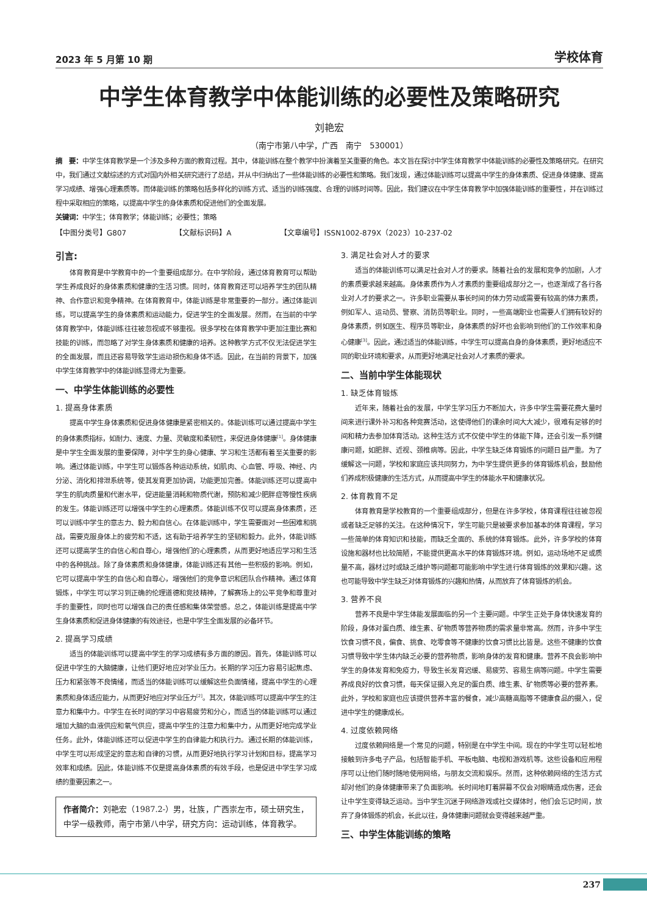2023 年 5 月第 10 期 学校体育
中学生体育教学中体能训练的必要性及策略研究
刘艳宏
（南宁市第八中学，广西　南宁　530001）
摘　要：中学生体育教学是一个涉及多种方面的教育过程。其中，体能训练在整个教学中扮演着至关重要的角色。本文旨在探讨中学生体育教学中体能训练的必要性及策略研究。在研究中，我们通过文献综述的方式对国内外相关研究进行了总结，并从中归纳出了一些体能训练的必要性和策略。我们发现，通过体能训练可以提高中学生的身体素质、促进身体健康、提高学习成绩、增强心理素质等。而体能训练的策略包括多样化的训练方式、适当的训练强度、合理的训练时间等。因此，我们建议在中学生体育教学中加强体能训练的重要性，并在训练过程中采取相应的策略，以提高中学生的身体素质和促进他们的全面发展。
关键词：中学生；体育教学；体能训练；必要性；策略
【中图分类号】G807 【文献标识码】A 【文章编号】ISSN1002-879X（2023）10-237-02
引言:
体育教育是中学教育中的一个重要组成部分。在中学阶段，通过体育教育可以帮助学生养成良好的身体素质和健康的生活习惯。同时，体育教育还可以培养学生的团队精神、合作意识和竞争精神。在体育教育中，体能训练是非常重要的一部分。通过体能训练，可以提高学生的身体素质和运动能力，促进学生的全面发展。然而，在当前的中学体育教学中，体能训练往往被忽视或不够重视。很多学校在体育教学中更加注重比赛和技能的训练，而忽略了对学生身体素质和健康的培养。这种教学方式不仅无法促进学生的全面发展，而且还容易导致学生运动损伤和身体不适。因此，在当前的背景下，加强中学生体育教学中的体能训练显得尤为重要。
一、中学生体能训练的必要性
1. 提高身体素质
提高中学生身体素质和促进身体健康是紧密相关的。体能训练可以通过提高中学生的身体素质指标，如耐力、速度、力量、灵敏度和柔韧性，来促进身体健康<sup>[1]</sup>。身体健康是中学生全面发展的重要保障，对中学生的身心健康、学习和生活都有着至关重要的影响。通过体能训练，中学生可以锻炼各种运动系统，如肌肉、心血管、呼吸、神经、内分泌、消化和排泄系统等，使其发育更加协调，功能更加完善。体能训练还可以提高中学生的肌肉质量和代谢水平，促进能量消耗和物质代谢，预防和减少肥胖症等慢性疾病的发生。体能训练还可以增强中学生的心理素质。体能训练不仅可以提高身体素质，还可以训练中学生的意志力、毅力和自信心。在体能训练中，学生需要面对一些困难和挑战，需要克服身体上的疲劳和不适，这有助于培养学生的坚韧和毅力。此外，体能训练还可以提高学生的自信心和自尊心，增强他们的心理素质，从而更好地适应学习和生活中的各种挑战。除了身体素质和身体健康，体能训练还有其他一些积极的影响。例如，它可以提高中学生的自信心和自尊心，增强他们的竞争意识和团队合作精神。通过体育锻炼，中学生可以学习到正确的伦理道德和竞技精神，了解赛场上的公平竞争和尊重对手的重要性，同时也可以增强自己的责任感和集体荣誉感。总之，体能训练是提高中学生身体素质和促进身体健康的有效途径，也是中学生全面发展的必备环节。
2. 提高学习成绩
适当的体能训练可以提高中学生的学习成绩有多方面的原因。首先，体能训练可以促进中学生的大脑健康，让他们更好地应对学业压力。长期的学习压力容易引起焦虑、压力和紧张等不良情绪，而适当的体能训练可以缓解这些负面情绪，提高中学生的心理素质和身体适应能力，从而更好地应对学业压力<sup>[2]</sup>。其次，体能训练可以提高中学生的注意力和集中力。中学生在长时间的学习中容易疲劳和分心，而适当的体能训练可以通过增加大脑的血液供应和氧气供应，提高中学生的注意力和集中力，从而更好地完成学业任务。此外，体能训练还可以促进中学生的自律能力和执行力。通过长期的体能训练，中学生可以形成坚定的意志和自律的习惯，从而更好地执行学习计划和目标，提高学习效率和成绩。因此，体能训练不仅是提高身体素质的有效手段，也是促进中学生学习成绩的重要因素之一。
作者简介：刘艳宏（1987.2-）男，壮族，广西崇左市，硕士研究生，中学一级教师，南宁市第八中学，研究方向：运动训练，体育教学。
3. 满足社会对人才的要求
适当的体能训练可以满足社会对人才的要求。随着社会的发展和竞争的加剧，人才的素质要求越来越高。身体素质作为人才素质的重要组成部分之一，也逐渐成了各行各业对人才的要求之一。许多职业需要从事长时间的体力劳动或需要有较高的体力素质，例如军人、运动员、警察、消防员等职业。同时，一些高端职业也需要人们拥有较好的身体素质，例如医生、程序员等职业，身体素质的好坏也会影响到他们的工作效率和身心健康<sup>[3]</sup>。因此，通过适当的体能训练，中学生可以提高自身的身体素质，更好地适应不同的职业环境和要求，从而更好地满足社会对人才素质的要求。
二、当前中学生体能现状
1. 缺乏体育锻炼
近年来，随着社会的发展，中学生学习压力不断加大，许多中学生需要花费大量时间来进行课外补习和各种竞赛活动，这使得他们的课余时间大大减少，很难有足够的时间和精力去参加体育活动。这种生活方式不仅使中学生的体能下降，还会引发一系列健康问题，如肥胖、近视、颈椎病等。因此，中学生缺乏体育锻炼的问题日益严重。为了缓解这一问题，学校和家庭应该共同努力，为中学生提供更多的体育锻炼机会，鼓励他们养成积极健康的生活方式，从而提高中学生的体能水平和健康状况。
2. 体育教育不足
体育教育是学校教育的一个重要组成部分，但是在许多学校，体育课程往往被忽视或者缺乏足够的关注。在这种情况下，学生可能只是被要求参加基本的体育课程，学习一些简单的体育知识和技能，而缺乏全面的、系统的体育锻炼。此外，许多学校的体育设施和器材也比较简陋，不能提供更高水平的体育锻炼环境。例如，运动场地不足或质量不高，器材过时或缺乏维护等问题都可能影响中学生进行体育锻炼的效果和兴趣。这也可能导致中学生缺乏对体育锻炼的兴趣和热情，从而放弃了体育锻炼的机会。
3. 营养不良
营养不良是中学生体能发展面临的另一个主要问题。中学生正处于身体快速发育的阶段，身体对蛋白质、维生素、矿物质等营养物质的需求量非常高。然而，许多中学生饮食习惯不良，偏食、挑食、吃零食等不健康的饮食习惯比比皆是。这些不健康的饮食习惯导致中学生体内缺乏必要的营养物质，影响身体的发育和健康。营养不良会影响中学生的身体发育和免疫力，导致生长发育迟缓、易疲劳、容易生病等问题。中学生需要养成良好的饮食习惯，每天保证摄入充足的蛋白质、维生素、矿物质等必要的营养素。此外，学校和家庭也应该提供营养丰富的餐食，减少高糖高脂等不健康食品的摄入，促进中学生的健康成长。
4. 过度依赖网络
过度依赖网络是一个常见的问题，特别是在中学生中间。现在的中学生可以轻松地接触到许多电子产品，包括智能手机、平板电脑、电视和游戏机等。这些设备和应用程序可以让他们随时随地使用网络，与朋友交流和娱乐。然而，这种依赖网络的生活方式却对他们的身体健康带来了负面影响。长时间地盯着屏幕不仅会对眼睛造成伤害，还会让中学生变得缺乏运动。当中学生沉迷于网络游戏或社交媒体时，他们会忘记时间，放弃了身体锻炼的机会，长此以往，身体健康问题就会变得越来越严重。
三、中学生体能训练的策略
237